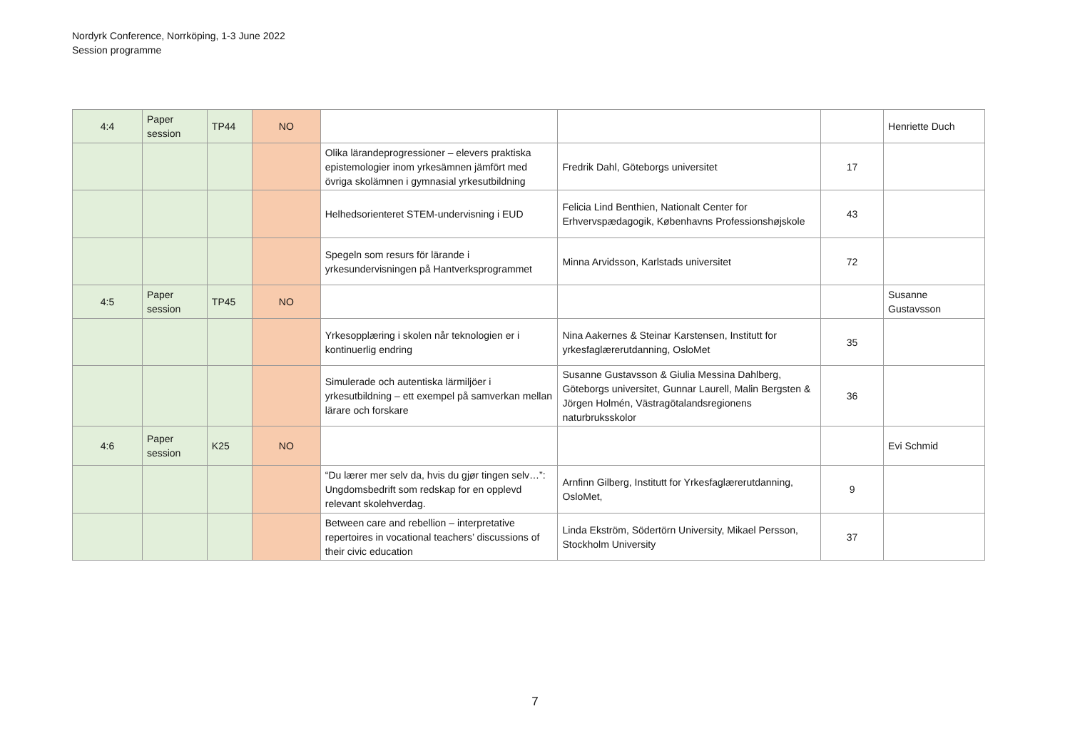Nordyrk Conference, Norrköping, 1-3 June 2022
Session programme
| 4:4 | Paper session | TP44 | NO | | | | Henriette Duch |
| | | | | Olika lärandeprogressioner – elevers praktiska epistemologier inom yrkesämnen jämfört med övriga skolämnen i gymnasial yrkesutbildning | Fredrik Dahl, Göteborgs universitet | 17 | |
| | | | | Helhedsorienteret STEM-undervisning i EUD | Felicia Lind Benthien, Nationalt Center for Erhvervspædagogik, Københavns Professionshøjskole | 43 | |
| | | | | Spegeln som resurs för lärande i yrkesundervisningen på Hantverksprogrammet | Minna Arvidsson, Karlstads universitet | 72 | |
| 4:5 | Paper session | TP45 | NO | | | | Susanne Gustavsson |
| | | | | Yrkesopplæring i skolen når teknologien er i kontinuerlig endring | Nina Aakernes & Steinar Karstensen, Institutt for yrkesfaglærerutdanning, OsloMet | 35 | |
| | | | | Simulerade och autentiska lärmiljöer i yrkesutbildning – ett exempel på samverkan mellan lärare och forskare | Susanne Gustavsson & Giulia Messina Dahlberg, Göteborgs universitet, Gunnar Laurell, Malin Bergsten & Jörgen Holmén, Västragötalandsregionens naturbruksskolor | 36 | |
| 4:6 | Paper session | K25 | NO | | | | Evi Schmid |
| | | | | “Du lærer mer selv da, hvis du gjør tingen selv…”: Ungdomsbedrift som redskap for en opplevd relevant skolehverdag. | Arnfinn Gilberg, Institutt for Yrkesfaglærerutdanning, OsloMet, | 9 | |
| | | | | Between care and rebellion – interpretative repertoires in vocational teachers’ discussions of their civic education | Linda Ekström, Södertörn University, Mikael Persson, Stockholm University | 37 | |
7